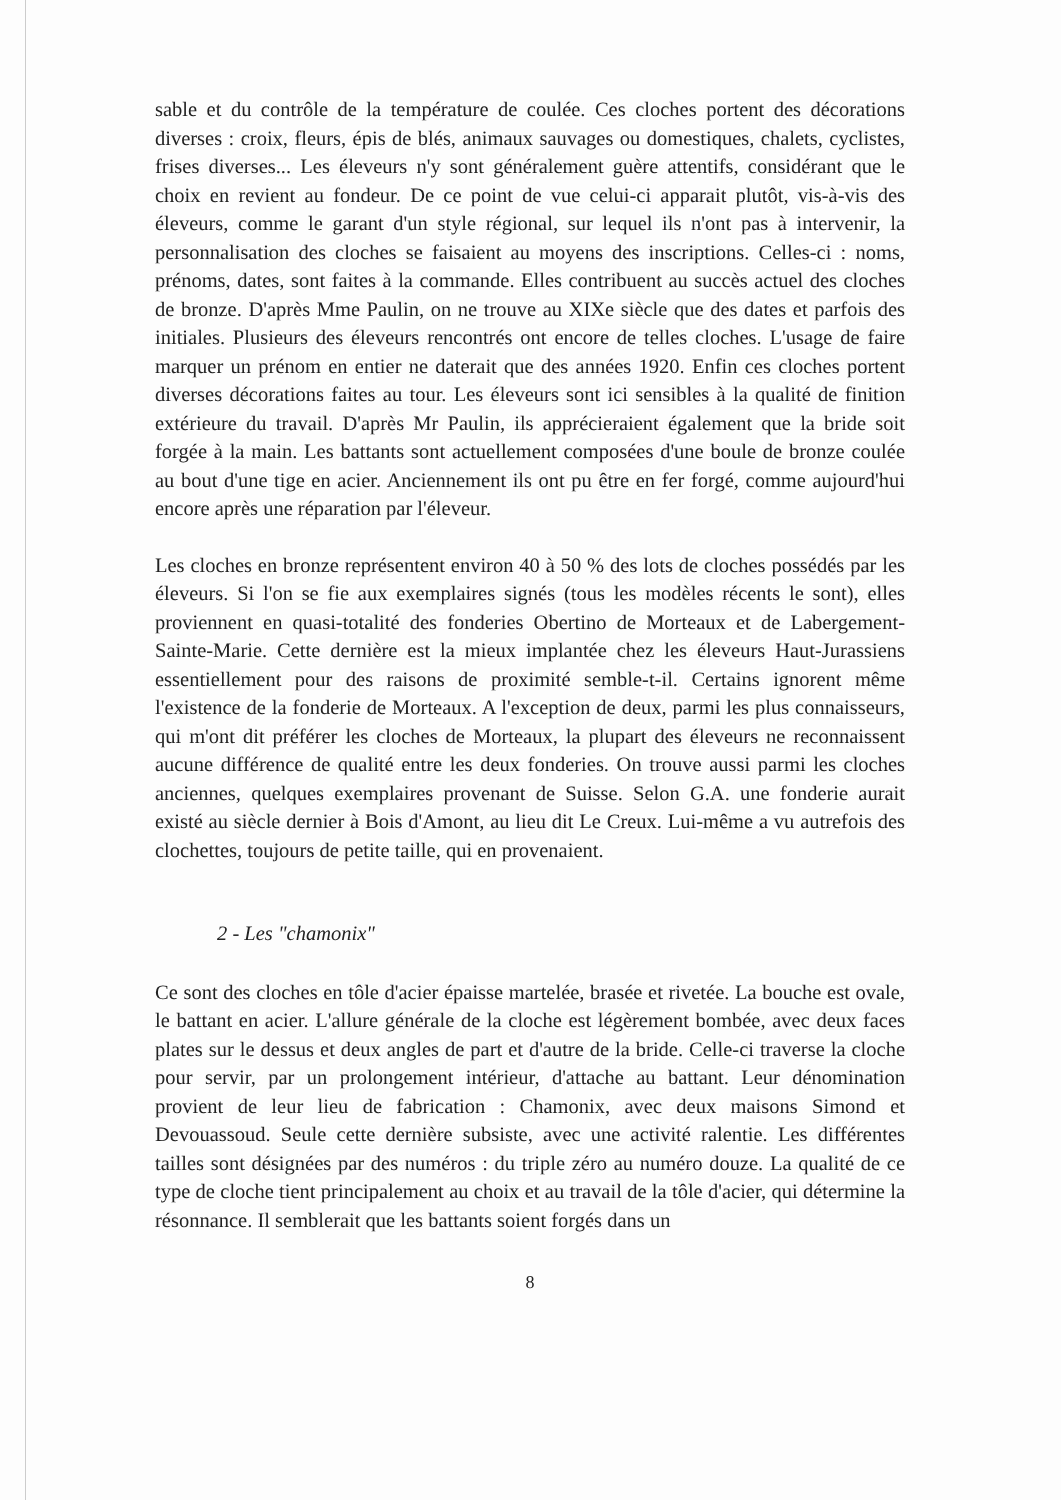sable et du contrôle de la température de coulée. Ces cloches portent des décorations diverses : croix, fleurs, épis de blés, animaux sauvages ou domestiques, chalets, cyclistes, frises diverses... Les éleveurs n'y sont généralement guère attentifs, considérant que le choix en revient au fondeur. De ce point de vue celui-ci apparait plutôt, vis-à-vis des éleveurs, comme le garant d'un style régional, sur lequel ils n'ont pas à intervenir, la personnalisation des cloches se faisaient au moyens des inscriptions. Celles-ci : noms, prénoms, dates, sont faites à la commande. Elles contribuent au succès actuel des cloches de bronze. D'après Mme Paulin, on ne trouve au XIXe siècle que des dates et parfois des initiales. Plusieurs des éleveurs rencontrés ont encore de telles cloches. L'usage de faire marquer un prénom en entier ne daterait que des années 1920. Enfin ces cloches portent diverses décorations faites au tour. Les éleveurs sont ici sensibles à la qualité de finition extérieure du travail. D'après Mr Paulin, ils apprécieraient également que la bride soit forgée à la main. Les battants sont actuellement composées d'une boule de bronze coulée au bout d'une tige en acier. Anciennement ils ont pu être en fer forgé, comme aujourd'hui encore après une réparation par l'éleveur.
Les cloches en bronze représentent environ 40 à 50 % des lots de cloches possédés par les éleveurs. Si l'on se fie aux exemplaires signés (tous les modèles récents le sont), elles proviennent en quasi-totalité des fonderies Obertino de Morteaux et de Labergement-Sainte-Marie. Cette dernière est la mieux implantée chez les éleveurs Haut-Jurassiens essentiellement pour des raisons de proximité semble-t-il. Certains ignorent même l'existence de la fonderie de Morteaux. A l'exception de deux, parmi les plus connaisseurs, qui m'ont dit préférer les cloches de Morteaux, la plupart des éleveurs ne reconnaissent aucune différence de qualité entre les deux fonderies. On trouve aussi parmi les cloches anciennes, quelques exemplaires provenant de Suisse. Selon G.A. une fonderie aurait existé au siècle dernier à Bois d'Amont, au lieu dit Le Creux. Lui-même a vu autrefois des clochettes, toujours de petite taille, qui en provenaient.
2 - Les "chamonix"
Ce sont des cloches en tôle d'acier épaisse martelée, brasée et rivetée. La bouche est ovale, le battant en acier. L'allure générale de la cloche est légèrement bombée, avec deux faces plates sur le dessus et deux angles de part et d'autre de la bride. Celle-ci traverse la cloche pour servir, par un prolongement intérieur, d'attache au battant. Leur dénomination provient de leur lieu de fabrication : Chamonix, avec deux maisons Simond et Devouassoud. Seule cette dernière subsiste, avec une activité ralentie. Les différentes tailles sont désignées par des numéros : du triple zéro au numéro douze. La qualité de ce type de cloche tient principalement au choix et au travail de la tôle d'acier, qui détermine la résonnance. Il semblerait que les battants soient forgés dans un
8